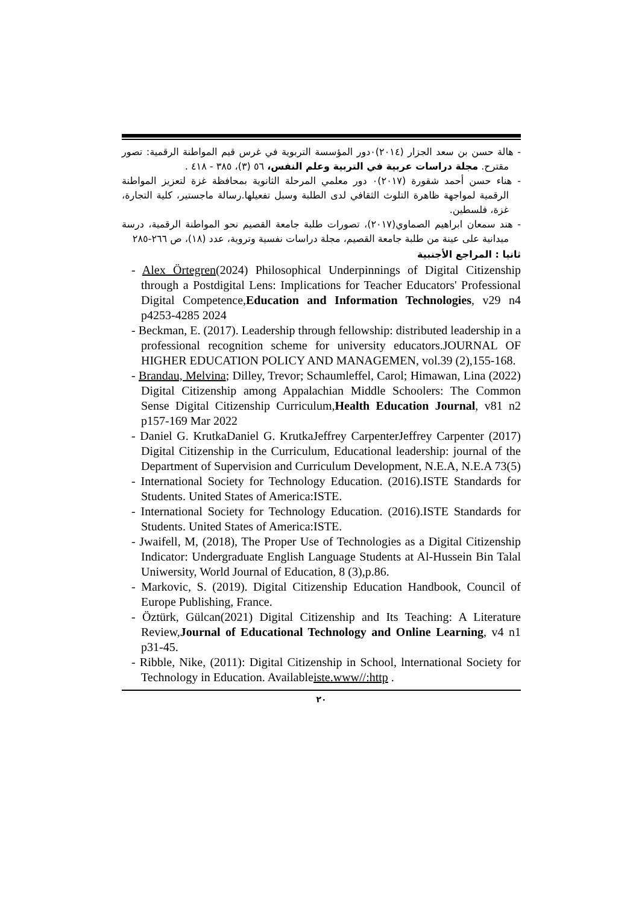- هالة حسن بن سعد الجزار (٢٠١٤)٠دور المؤسسة التربوية في غرس قيم المواطنة الرقمية: تصور مقترح. مجلة دراسات عربية في التربية وعلم النفس، ٥٦ (٣)، ٣٨٥ - ٤١٨ .
- هناء حسن أحمد شقورة (٢٠١٧)٠ دور معلمي المرحلة الثانوية بمحافظة غزة لتعزيز المواطنة الرقمية لمواجهة ظاهرة التلوث الثقافي لدى الطلبة وسبل تفعيلها.رسالة ماجستير، كلية التجارة، غزة، فلسطين.
- هند سمعان ابراهيم الصماوي(٢٠١٧)، تصورات طلبة جامعة القصيم نحو المواطنة الرقمية، درسة ميدانية على عينة من طلبة جامعة القصيم، مجلة دراسات نفسية وتروية، عدد (١٨)، ص ٢٦٦-٢٨٥
ثانيا : المراجع الأجنبية
- Alex Örtegren(2024) Philosophical Underpinnings of Digital Citizenship through a Postdigital Lens: Implications for Teacher Educators' Professional Digital Competence,Education and Information Technologies, v29 n4 p4253-4285 2024
- Beckman, E. (2017). Leadership through fellowship: distributed leadership in a professional recognition scheme for university educators.JOURNAL OF HIGHER EDUCATION POLICY AND MANAGEMEN, vol.39 (2),155-168.
- Brandau, Melvina; Dilley, Trevor; Schaumleffel, Carol; Himawan, Lina (2022) Digital Citizenship among Appalachian Middle Schoolers: The Common Sense Digital Citizenship Curriculum,Health Education Journal, v81 n2 p157-169 Mar 2022
- Daniel G. KrutkaDaniel G. KrutkaJeffrey CarpenterJeffrey Carpenter (2017) Digital Citizenship in the Curriculum, Educational leadership: journal of the Department of Supervision and Curriculum Development, N.E.A, N.E.A 73(5)
- International Society for Technology Education. (2016).ISTE Standards for Students. United States of America:ISTE.
- International Society for Technology Education. (2016).ISTE Standards for Students. United States of America:ISTE.
- Jwaifell, M, (2018), The Proper Use of Technologies as a Digital Citizenship Indicator: Undergraduate English Language Students at Al-Hussein Bin Talal Uniwersity, World Journal of Education, 8 (3),p.86.
- Markovic, S. (2019). Digital Citizenship Education Handbook, Council of Europe Publishing, France.
- Öztürk, Gülcan(2021) Digital Citizenship and Its Teaching: A Literature Review,Journal of Educational Technology and Online Learning, v4 n1 p31-45.
- Ribble, Nike, (2011): Digital Citizenship in School, lnternational Society for Technology in Education. Availableiste.www//:http .
٢٠